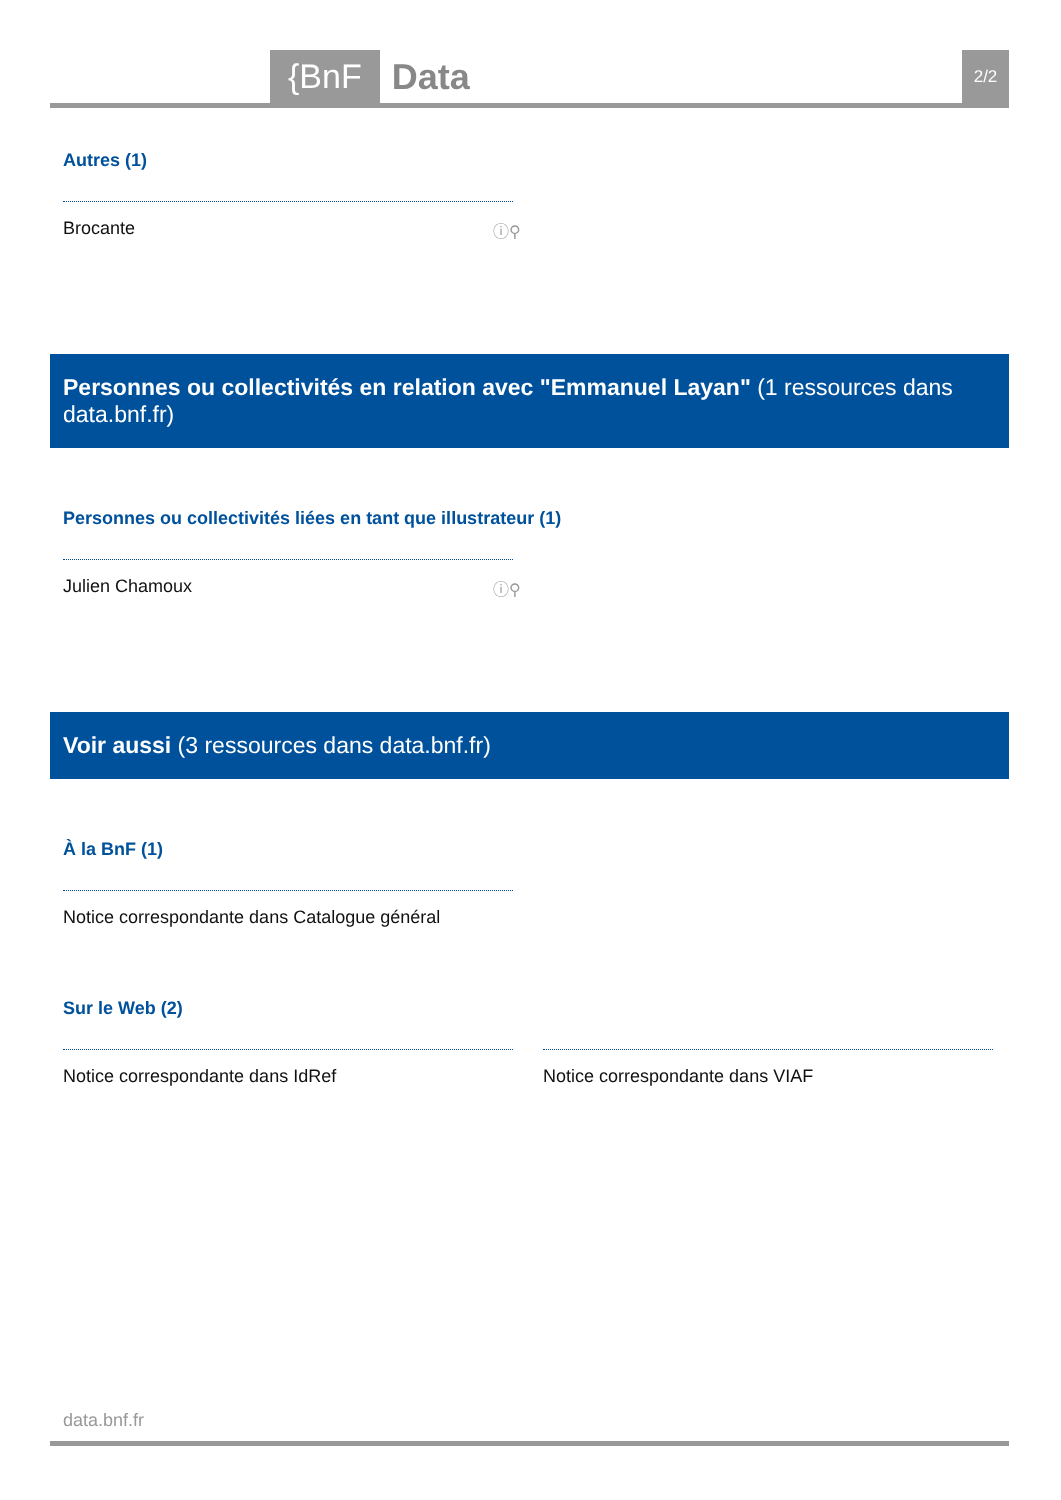{BnF Data 2/2
Autres (1)
Brocante ⓘ⚲
Personnes ou collectivités en relation avec "Emmanuel Layan" (1 ressources dans data.bnf.fr)
Personnes ou collectivités liées en tant que illustrateur (1)
Julien Chamoux ⓘ⚲
Voir aussi (3 ressources dans data.bnf.fr)
À la BnF (1)
Notice correspondante dans Catalogue général
Sur le Web (2)
Notice correspondante dans IdRef Notice correspondante dans VIAF
data.bnf.fr